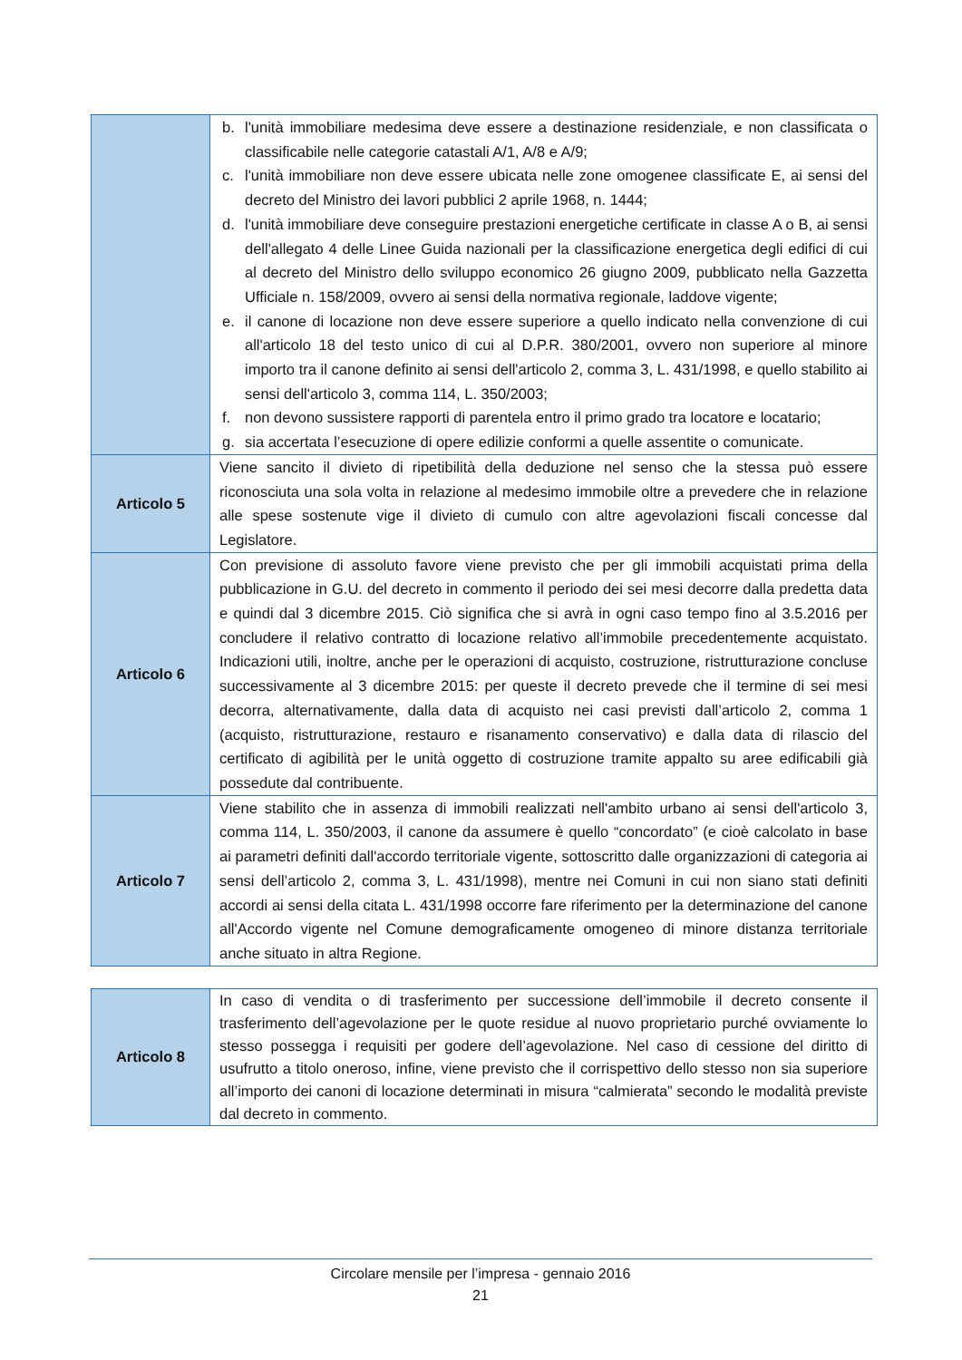| | b. l'unità immobiliare medesima deve essere a destinazione residenziale, e non classificata o classificabile nelle categorie catastali A/1, A/8 e A/9; c. l'unità immobiliare non deve essere ubicata nelle zone omogenee classificate E, ai sensi del decreto del Ministro dei lavori pubblici 2 aprile 1968, n. 1444; d. l'unità immobiliare deve conseguire prestazioni energetiche certificate in classe A o B, ai sensi dell'allegato 4 delle Linee Guida nazionali per la classificazione energetica degli edifici di cui al decreto del Ministro dello sviluppo economico 26 giugno 2009, pubblicato nella Gazzetta Ufficiale n. 158/2009, ovvero ai sensi della normativa regionale, laddove vigente; e. il canone di locazione non deve essere superiore a quello indicato nella convenzione di cui all'articolo 18 del testo unico di cui al D.P.R. 380/2001, ovvero non superiore al minore importo tra il canone definito ai sensi dell'articolo 2, comma 3, L. 431/1998, e quello stabilito ai sensi dell'articolo 3, comma 114, L. 350/2003; f. non devono sussistere rapporti di parentela entro il primo grado tra locatore e locatario; g. sia accertata l’esecuzione di opere edilizie conformi a quelle assentite o comunicate. |
| Articolo 5 | Viene sancito il divieto di ripetibilità della deduzione nel senso che la stessa può essere riconosciuta una sola volta in relazione al medesimo immobile oltre a prevedere che in relazione alle spese sostenute vige il divieto di cumulo con altre agevolazioni fiscali concesse dal Legislatore. |
| Articolo 6 | Con previsione di assoluto favore viene previsto che per gli immobili acquistati prima della pubblicazione in G.U. del decreto in commento il periodo dei sei mesi decorre dalla predetta data e quindi dal 3 dicembre 2015. Ciò significa che si avrà in ogni caso tempo fino al 3.5.2016 per concludere il relativo contratto di locazione relativo all’immobile precedentemente acquistato. Indicazioni utili, inoltre, anche per le operazioni di acquisto, costruzione, ristrutturazione concluse successivamente al 3 dicembre 2015: per queste il decreto prevede che il termine di sei mesi decorra, alternativamente, dalla data di acquisto nei casi previsti dall’articolo 2, comma 1 (acquisto, ristrutturazione, restauro e risanamento conservativo) e dalla data di rilascio del certificato di agibilità per le unità oggetto di costruzione tramite appalto su aree edificabili già possedute dal contribuente. |
| Articolo 7 | Viene stabilito che in assenza di immobili realizzati nell'ambito urbano ai sensi dell'articolo 3, comma 114, L. 350/2003, il canone da assumere è quello “concordato” (e cioè calcolato in base ai parametri definiti dall'accordo territoriale vigente, sottoscritto dalle organizzazioni di categoria ai sensi dell’articolo 2, comma 3, L. 431/1998), mentre nei Comuni in cui non siano stati definiti accordi ai sensi della citata L. 431/1998 occorre fare riferimento per la determinazione del canone all'Accordo vigente nel Comune demograficamente omogeneo di minore distanza territoriale anche situato in altra Regione. |
| Articolo 8 | In caso di vendita o di trasferimento per successione dell’immobile il decreto consente il trasferimento dell’agevolazione per le quote residue al nuovo proprietario purché ovviamente lo stesso possegga i requisiti per godere dell’agevolazione. Nel caso di cessione del diritto di usufrutto a titolo oneroso, infine, viene previsto che il corrispettivo dello stesso non sia superiore all’importo dei canoni di locazione determinati in misura “calmierata” secondo le modalità previste dal decreto in commento. |
Circolare mensile per l’impresa - gennaio 2016
21